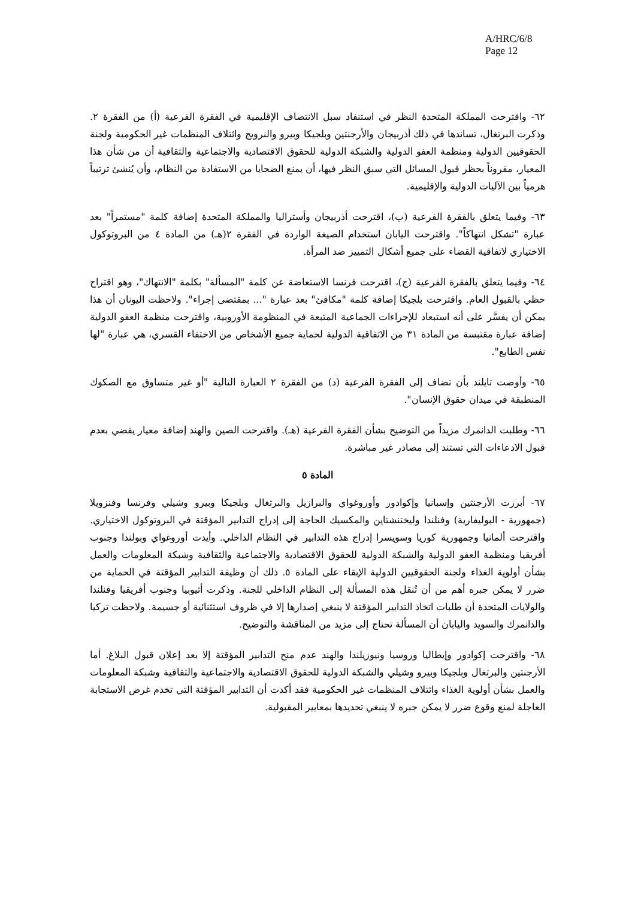A/HRC/6/8
Page 12
٦٢- واقترحت المملكة المتحدة النظر في استنفاد سبل الانتصاف الإقليمية في الفقرة الفرعية (أ) من الفقرة ٢. وذكرت البرتغال، تساندها في ذلك أذربيجان والأرجنتين وبلجيكا وبيرو والنرويج وائتلاف المنظمات غير الحكومية ولجنة الحقوقيين الدولية ومنظمة العفو الدولية والشبكة الدولية للحقوق الاقتصادية والاجتماعية والثقافية أن من شأن هذا المعيار، مقروناً بحظر قبول المسائل التي سبق النظر فيها، أن يمنع الضحايا من الاستفادة من النظام، وأن يُنشئ ترتيباً هرمياً بين الآليات الدولية والإقليمية.
٦٣- وفيما يتعلق بالفقرة الفرعية (ب)، اقترحت أذربيجان وأستراليا والمملكة المتحدة إضافة كلمة "مستمراً" بعد عبارة "تشكل انتهاكاً". واقترحت اليابان استخدام الصيغة الواردة في الفقرة ٢(هـ) من المادة ٤ من البروتوكول الاختياري لاتفاقية القضاء على جميع أشكال التمييز ضد المرأة.
٦٤- وفيما يتعلق بالفقرة الفرعية (ج)، اقترحت فرنسا الاستعاضة عن كلمة "المسألة" بكلمة "الانتهاك"، وهو اقتراح حظي بالقبول العام. واقترحت بلجيكا إضافة كلمة "مكافئ" بعد عبارة "... بمقتضى إجراء". ولاحظت اليونان أن هذا يمكن أن يفسَّر على أنه استبعاد للإجراءات الجماعية المتبعة في المنظومة الأوروبية، واقترحت منظمة العفو الدولية إضافة عبارة مقتبسة من المادة ٣١ من الاتفاقية الدولية لحماية جميع الأشخاص من الاختفاء القسري، هي عبارة "لها نفس الطابع".
٦٥- وأوصت تايلند بأن تضاف إلى الفقرة الفرعية (د) من الفقرة ٢ العبارة التالية "أو غير متساوق مع الصكوك المنطبقة في ميدان حقوق الإنسان".
٦٦- وطلبت الدانمرك مزيداً من التوضيح بشأن الفقرة الفرعية (هـ). واقترحت الصين والهند إضافة معيار يقضي بعدم قبول الادعاءات التي تستند إلى مصادر غير مباشرة.
المادة ٥
٦٧- أبرزت الأرجنتين وإسبانيا وإكوادور وأوروغواي والبرازيل والبرتغال وبلجيكا وبيرو وشيلي وفرنسا وفنزويلا (جمهورية - البوليفارية) وفنلندا وليختنشتاين والمكسيك الحاجة إلى إدراج التدابير المؤقتة في البروتوكول الاختياري. واقترحت ألمانيا وجمهورية كوريا وسويسرا إدراج هذه التدابير في النظام الداخلي. وأيدت أوروغواي وبولندا وجنوب أفريقيا ومنظمة العفو الدولية والشبكة الدولية للحقوق الاقتصادية والاجتماعية والثقافية وشبكة المعلومات والعمل بشأن أولوية الغذاء ولجنة الحقوقيين الدولية الإبقاء على المادة ٥. ذلك أن وظيفة التدابير المؤقتة في الحماية من ضرر لا يمكن جبره أهم من أن تُنقل هذه المسألة إلى النظام الداخلي للجنة. وذكرت أثيوبيا وجنوب أفريقيا وفنلندا والولايات المتحدة أن طلبات اتخاذ التدابير المؤقتة لا ينبغي إصدارها إلا في ظروف استثنائية أو جسيمة. ولاحظت تركيا والدانمرك والسويد واليابان أن المسألة تحتاج إلى مزيد من المناقشة والتوضيح.
٦٨- واقترحت إكوادور وإيطاليا وروسيا ونيوزيلندا والهند عدم منح التدابير المؤقتة إلا بعد إعلان قبول البلاغ. أما الأرجنتين والبرتغال وبلجيكا وبيرو وشيلي والشبكة الدولية للحقوق الاقتصادية والاجتماعية والثقافية وشبكة المعلومات والعمل بشأن أولوية الغذاء وائتلاف المنظمات غير الحكومية فقد أكدت أن التدابير المؤقتة التي تخدم غرض الاستجابة العاجلة لمنع وقوع ضرر لا يمكن جبره لا ينبغي تحديدها بمعايير المقبولية.